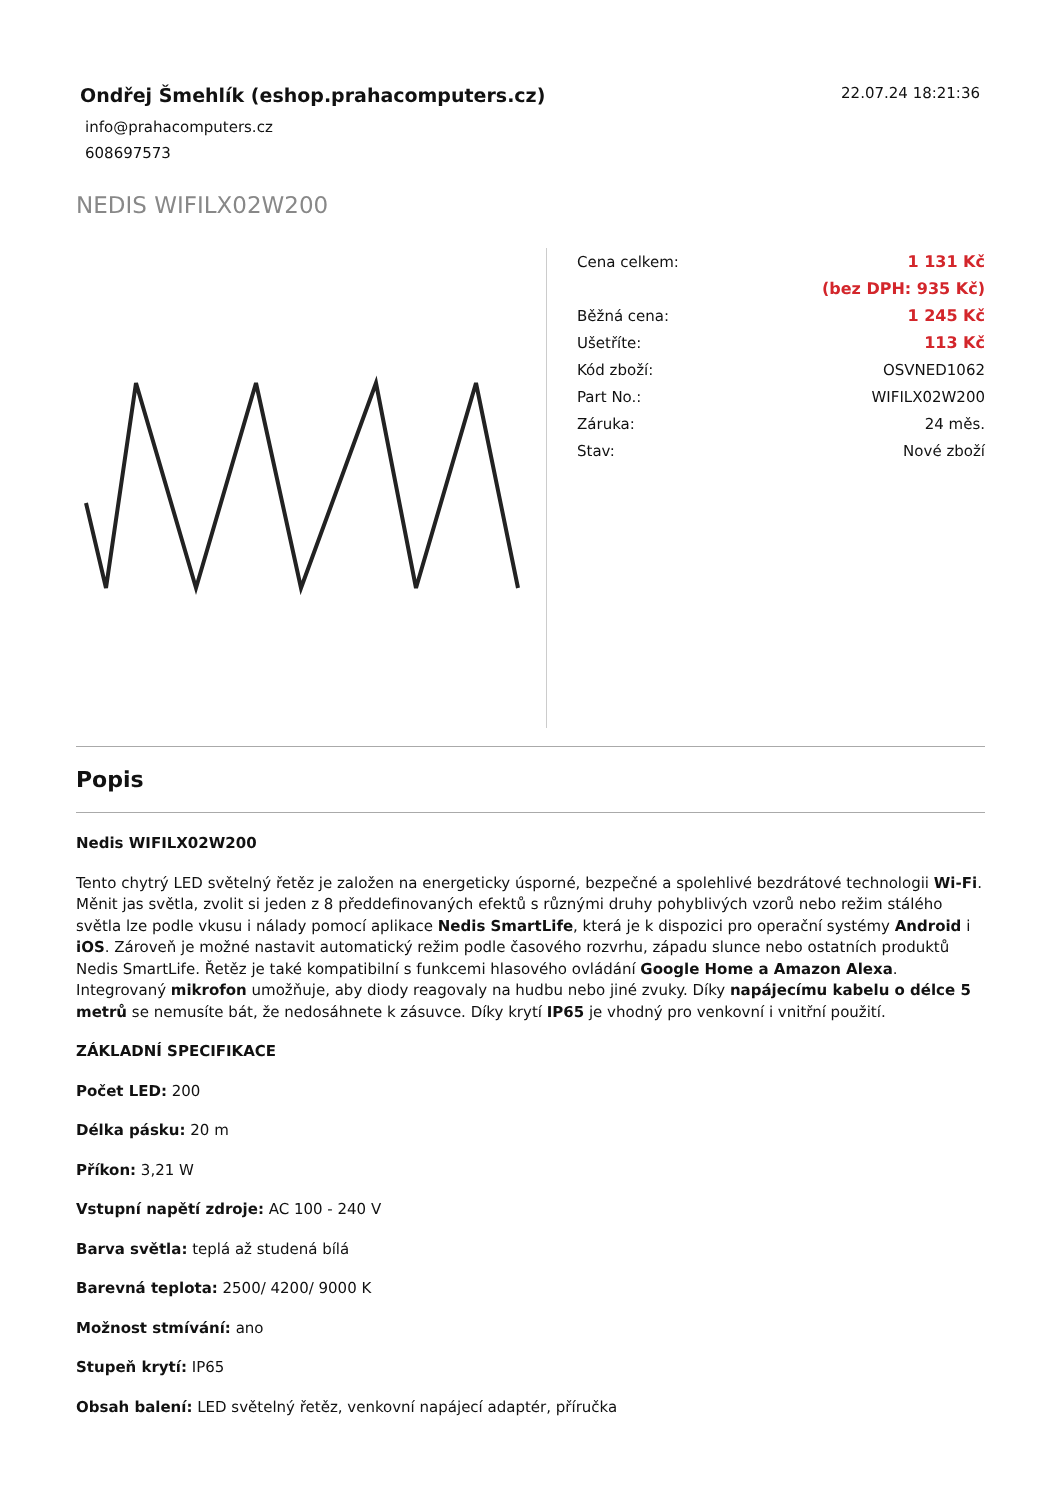Ondřej Šmehlík (eshop.prahacomputers.cz)
info@prahacomputers.cz
608697573
22.07.24 18:21:36
NEDIS WIFILX02W200
| Cena celkem: | 1 131 Kč |
| | (bez DPH: 935 Kč) |
| Běžná cena: | 1 245 Kč |
| Ušetříte: | 113 Kč |
| Kód zboží: | OSVNED1062 |
| Part No.: | WIFILX02W200 |
| Záruka: | 24 měs. |
| Stav: | Nové zboží |
Popis
Nedis WIFILX02W200
Tento chytrý LED světelný řetěz je založen na energeticky úsporné, bezpečné a spolehlivé bezdrátové technologii Wi-Fi. Měnit jas světla, zvolit si jeden z 8 předdefinovaných efektů s různými druhy pohyblivých vzorů nebo režim stálého světla lze podle vkusu i nálady pomocí aplikace Nedis SmartLife, která je k dispozici pro operační systémy Android i iOS. Zároveň je možné nastavit automatický režim podle časového rozvrhu, západu slunce nebo ostatních produktů Nedis SmartLife. Řetěz je také kompatibilní s funkcemi hlasového ovládání Google Home a Amazon Alexa. Integrovaný mikrofon umožňuje, aby diody reagovaly na hudbu nebo jiné zvuky. Díky napájecímu kabelu o délce 5 metrů se nemusíte bát, že nedosáhnete k zásuvce. Díky krytí IP65 je vhodný pro venkovní i vnitřní použití.
ZÁKLADNÍ SPECIFIKACE
Počet LED: 200
Délka pásku: 20 m
Příkon: 3,21 W
Vstupní napětí zdroje: AC 100 - 240 V
Barva světla: teplá až studená bílá
Barevná teplota: 2500/ 4200/ 9000 K
Možnost stmívání: ano
Stupeň krytí: IP65
Obsah balení: LED světelný řetěz, venkovní napájecí adaptér, příručka